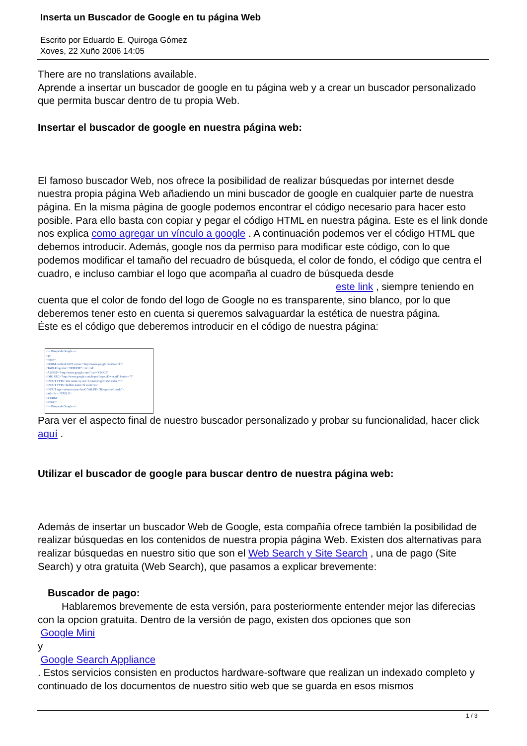Inserta un Buscador de Google en tu página Web
Escrito por Eduardo E. Quiroga Gómez
Xoves, 22 Xuño 2006 14:05
There are no translations available.
Aprende a insertar un buscador de google en tu página web y a crear un buscador personalizado que permita buscar dentro de tu propia Web.
Insertar el buscador de google en nuestra página web:
El famoso buscador Web, nos ofrece la posibilidad de realizar búsquedas por internet desde nuestra propia página Web añadiendo un mini buscador de google en cualquier parte de nuestra página. En la misma página de google podemos encontrar el código necesario para hacer esto posible. Para ello basta con copiar y pegar el código HTML en nuestra página. Este es el link donde nos explica como agregar un vínculo a google . A continuación podemos ver el código HTML que debemos introducir. Además, google nos da permiso para modificar este código, con lo que podemos modificar el tamaño del recuadro de búsqueda, el color de fondo, el código que centra el cuadro, e incluso cambiar el logo que acompaña al cuadro de búsqueda desde este link , siempre teniendo en cuenta que el color de fondo del logo de Google no es transparente, sino blanco, por lo que deberemos tener esto en cuenta si queremos salvaguardar la estética de nuestra página.
Éste es el código que deberemos introducir en el código de nuestra página:
<!-- Búsqueda Google -->
</p>
<center>
<FORM method=GET action="http://www.google.com/search">
<TABLE bgcolor="#FFFFFF"><tr><td>
<A HREF="http://www.google.com/">alt="CNICE"
<IMG SRC="http://www.google.com/logos/Logo_40wht.gif" border="0"
<INPUT TYPE=text name=q size=31 maxlength=255 value="">
<INPUT TYPE=hidden name=hl value=es>
<INPUT type=submit name=btnG VALUE="Búsqueda Google">
</td></tr></TABLE>
</FORM>
</center>
<!-- Búsqueda Google -->
Para ver el aspecto final de nuestro buscador personalizado y probar su funcionalidad, hacer click aquí .
Utilizar el buscador de google para buscar dentro de nuestra página web:
Además de insertar un buscador Web de Google, esta compañía ofrece también la posibilidad de realizar búsquedas en los contenidos de nuestra propia página Web. Existen dos alternativas para realizar búsquedas en nuestro sitio que son el Web Search y Site Search , una de pago (Site Search) y otra gratuita (Web Search), que pasamos a explicar brevemente:
Buscador de pago:
Hablaremos brevemente de esta versión, para posteriormente entender mejor las diferecias con la opcion gratuita. Dentro de la versión de pago, existen dos opciones que son
Google Mini
y
Google Search Appliance
. Estos servicios consisten en productos hardware-software que realizan un indexado completo y continuado de los documentos de nuestro sitio web que se guarda en esos mismos
1 / 3